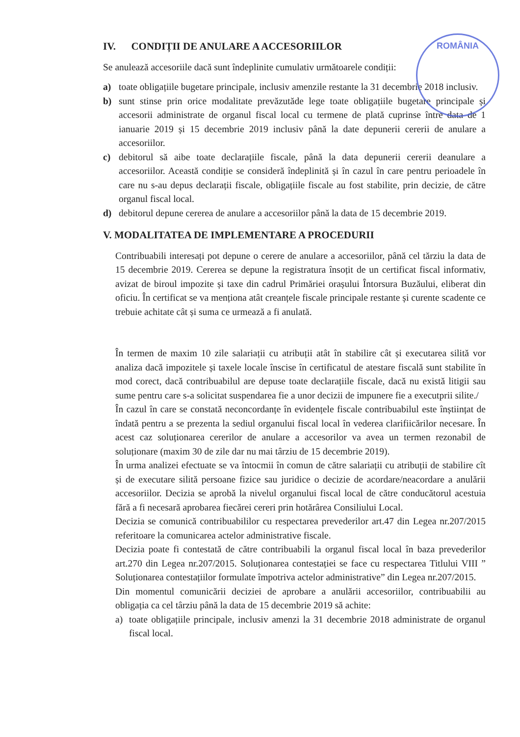ROMÂNIA
IV. CONDIȚII DE ANULARE A ACCESORIILOR
Se anulează accesoriile dacă sunt îndeplinite cumulativ următoarele condiții:
a) toate obligațiile bugetare principale, inclusiv amenzile restante la 31 decembrie 2018 inclusiv.
b) sunt stinse prin orice modalitate prevăzutăde lege toate obligațiile bugetare principale și accesorii administrate de organul fiscal local cu termene de plată cuprinse între data de 1 ianuarie 2019 și 15 decembrie 2019 inclusiv până la date depunerii cererii de anulare a accesoriilor.
c) debitorul să aibe toate declarațiile fiscale, până la data depunerii cererii deanulare a accesoriilor. Această condiție se consideră îndeplinită și în cazul în care pentru perioadele în care nu s-au depus declarații fiscale, obligațiile fiscale au fost stabilite, prin decizie, de către organul fiscal local.
d) debitorul depune cererea de anulare a accesoriilor până la data de 15 decembrie 2019.
V. MODALITATEA DE IMPLEMENTARE A PROCEDURII
Contribuabili interesați pot depune o cerere de anulare a accesoriilor, până cel tărziu la data de 15 decembrie 2019. Cererea se depune la registratura însoțit de un certificat fiscal informativ, avizat de biroul impozite și taxe din cadrul Primăriei orașului Întorsura Buzăului, eliberat din oficiu. În certificat se va menționa atât creanțele fiscale principale restante și curente scadente ce trebuie achitate cât și suma ce urmează a fi anulată.
În termen de maxim 10 zile salariații cu atribuții atât în stabilire cât și executarea silită vor analiza dacă impozitele și taxele locale înscise în certificatul de atestare fiscală sunt stabilite în mod corect, dacă contribuabilul are depuse toate declarațiile fiscale, dacă nu există litigii sau sume pentru care s-a solicitat suspendarea fie a unor decizii de impunere fie a executprii silite./
În cazul în care se constată neconcordanțe în evidențele fiscale contribuabilul este înștiințat de îndată pentru a se prezenta la sediul organului fiscal local în vederea clarifiicărilor necesare. În acest caz soluționarea cererilor de anulare a accesorilor va avea un termen rezonabil de soluționare (maxim 30 de zile dar nu mai târziu de 15 decembrie 2019).
În urma analizei efectuate se va întocmii în comun de către salariații cu atribuții de stabilire cît și de executare silită persoane fizice sau juridice o decizie de acordare/neacordare a anulării accesoriilor. Decizia se aprobă la nivelul organului fiscal local de către conducătorul acestuia fără a fi necesară aprobarea fiecărei cereri prin hotărârea Consiliului Local.
Decizia se comunică contribuabililor cu respectarea prevederilor art.47 din Legea nr.207/2015 referitoare la comunicarea actelor administrative fiscale.
Decizia poate fi contestată de către contribuabili la organul fiscal local în baza prevederilor art.270 din Legea nr.207/2015. Soluționarea contestației se face cu respectarea Titlului VIII ” Soluționarea contestațiilor formulate împotriva actelor administrative” din Legea nr.207/2015.
Din momentul comunicării deciziei de aprobare a anulării accesoriilor, contribuabilii au obligația ca cel târziu până la data de 15 decembrie 2019 să achite:
a) toate obligațiile principale, inclusiv amenzi la 31 decembrie 2018 administrate de organul fiscal local.